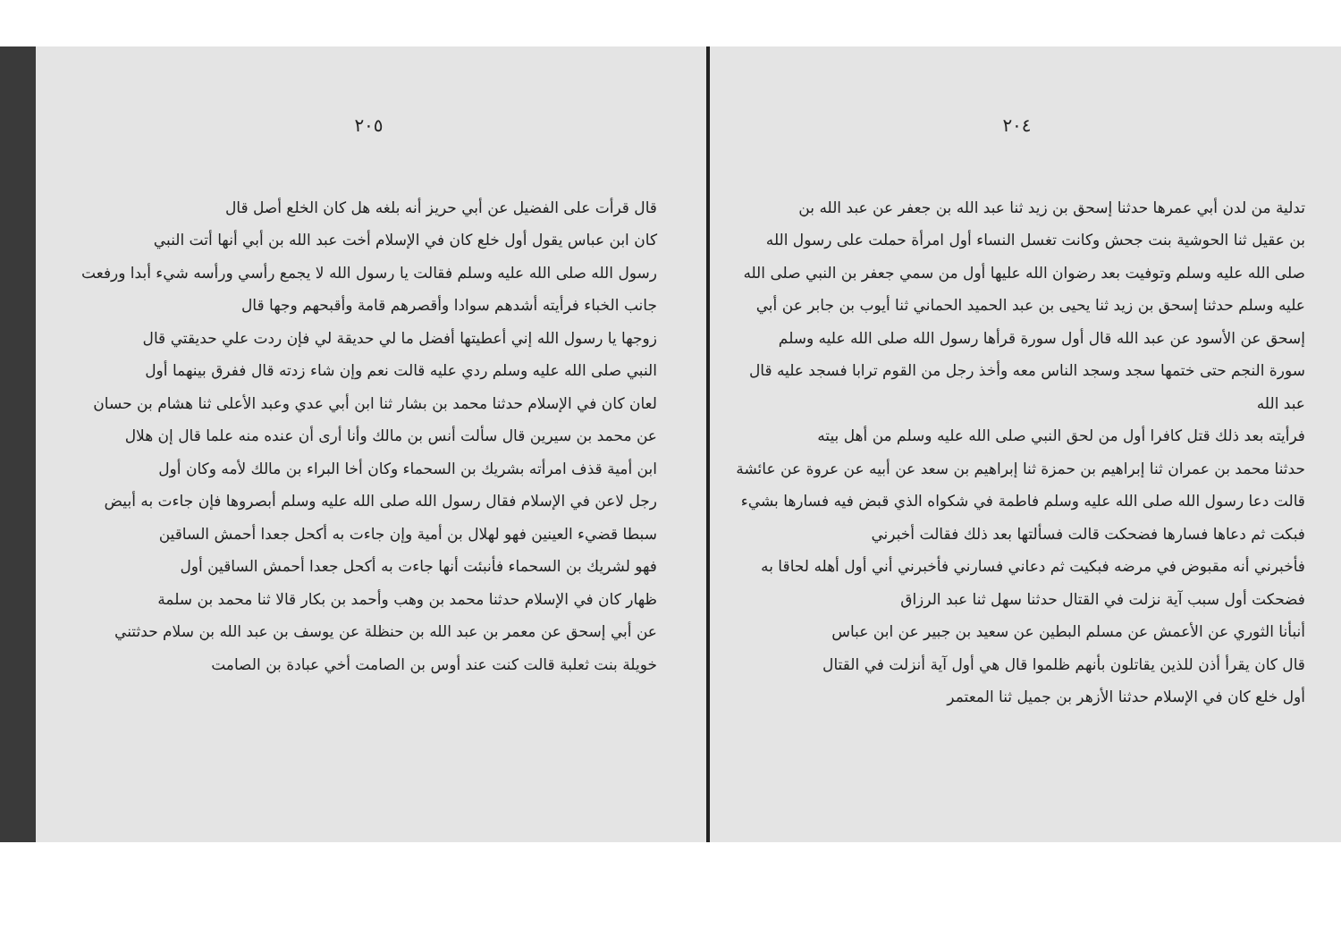٢٠٥
قال قرأت على الفضيل عن أبي حريز أنه بلغه هل كان الخلع أصل قال
كان ابن عباس يقول أول خلع كان في الإسلام أخت عبد الله بن أبي أنها أتت النبي
رسول الله صلى الله عليه وسلم فقالت يا رسول الله لا يجمع رأسي ورأسه شيء أبدا ورفعت
جانب الخباء فرأيته أشدهم سوادا وأقصرهم قامة وأقبحهم وجها قال
زوجها يا رسول الله إني أعطيتها أفضل ما لي حديقة لي فإن ردت علي حديقتي قال
النبي صلى الله عليه وسلم ردي عليه قالت نعم وإن شاء زدته قال ففرق بينهما أول
لعان كان في الإسلام حدثنا محمد بن بشار ثنا ابن أبي عدي وعبد الأعلى ثنا هشام بن حسان
عن محمد بن سيرين قال سألت أنس بن مالك وأنا أرى أن عنده منه علما قال إن هلال
ابن أمية قذف امرأته بشريك بن السحماء وكان أخا البراء بن مالك لأمه وكان أول
رجل لاعن في الإسلام فقال رسول الله صلى الله عليه وسلم أبصروها فإن جاءت به أبيض
سبطا قضيء العينين فهو لهلال بن أمية وإن جاءت به أكحل جعدا أحمش الساقين
فهو لشريك بن السحماء فأنبئت أنها جاءت به أكحل جعدا أحمش الساقين أول
ظهار كان في الإسلام حدثنا محمد بن وهب وأحمد بن بكار قالا ثنا محمد بن سلمة
عن أبي إسحق عن معمر بن عبد الله بن حنظلة عن يوسف بن عبد الله بن سلام حدثتني
خويلة بنت ثعلبة قالت كنت عند أوس بن الصامت أخي عبادة بن الصامت
٢٠٤
تدلية من لدن أبي عمرها حدثنا إسحق بن زيد ثنا عبد الله بن جعفر عن عبد الله بن
بن عقيل ثنا الحوشية بنت جحش وكانت تغسل النساء أول امرأة حملت على رسول الله
صلى الله عليه وسلم وتوفيت بعد رضوان الله عليها أول من سمي جعفر بن النبي صلى الله
عليه وسلم حدثنا إسحق بن زيد ثنا يحيى بن عبد الحميد الحماني ثنا أيوب بن جابر عن أبي
إسحق عن الأسود عن عبد الله قال أول سورة قرأها رسول الله صلى الله عليه وسلم
سورة النجم حتى ختمها سجد وسجد الناس معه وأخذ رجل من القوم ترابا فسجد عليه قال عبد الله
فرأيته بعد ذلك قتل كافرا أول من لحق النبي صلى الله عليه وسلم من أهل بيته
حدثنا محمد بن عمران ثنا إبراهيم بن حمزة ثنا إبراهيم بن سعد عن أبيه عن عروة عن عائشة
قالت دعا رسول الله صلى الله عليه وسلم فاطمة في شكواه الذي قبض فيه فسارها بشيء
فبكت ثم دعاها فسارها فضحكت قالت فسألتها بعد ذلك فقالت أخبرني
فأخبرني أنه مقبوض في مرضه فبكيت ثم دعاني فسارني فأخبرني أني أول أهله لحاقا به
فضحكت أول سبب آية نزلت في القتال حدثنا سهل ثنا عبد الرزاق
أنبأنا الثوري عن الأعمش عن مسلم البطين عن سعيد بن جبير عن ابن عباس
قال كان يقرأ أذن للذين يقاتلون بأنهم ظلموا قال هي أول آية أنزلت في القتال
أول خلع كان في الإسلام حدثنا الأزهر بن جميل ثنا المعتمر